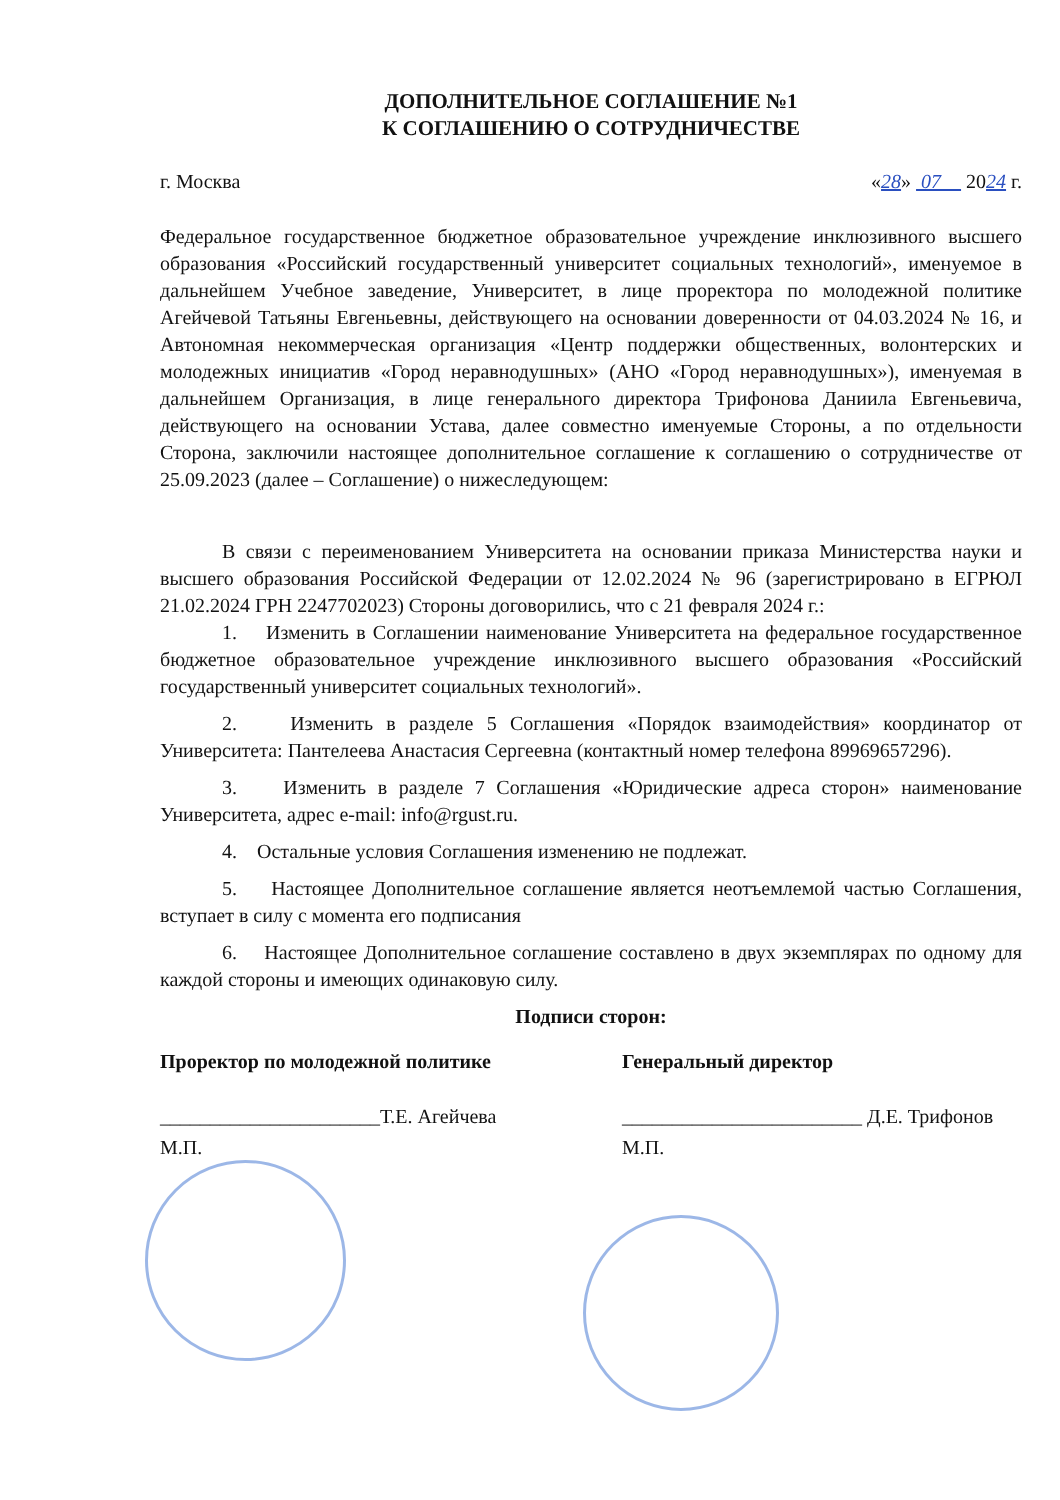ДОПОЛНИТЕЛЬНОЕ СОГЛАШЕНИЕ №1
К СОГЛАШЕНИЮ О СОТРУДНИЧЕСТВЕ
г. Москва «28» 07 2024 г.
Федеральное государственное бюджетное образовательное учреждение инклюзивного высшего образования «Российский государственный университет социальных технологий», именуемое в дальнейшем Учебное заведение, Университет, в лице проректора по молодежной политике Агейчевой Татьяны Евгеньевны, действующего на основании доверенности от 04.03.2024 № 16, и Автономная некоммерческая организация «Центр поддержки общественных, волонтерских и молодежных инициатив «Город неравнодушных» (АНО «Город неравнодушных»), именуемая в дальнейшем Организация, в лице генерального директора Трифонова Даниила Евгеньевича, действующего на основании Устава, далее совместно именуемые Стороны, а по отдельности Сторона, заключили настоящее дополнительное соглашение к соглашению о сотрудничестве от 25.09.2023 (далее – Соглашение) о нижеследующем:
В связи с переименованием Университета на основании приказа Министерства науки и высшего образования Российской Федерации от 12.02.2024 № 96 (зарегистрировано в ЕГРЮЛ 21.02.2024 ГРН 2247702023) Стороны договорились, что с 21 февраля 2024 г.:
1. Изменить в Соглашении наименование Университета на федеральное государственное бюджетное образовательное учреждение инклюзивного высшего образования «Российский государственный университет социальных технологий».
2. Изменить в разделе 5 Соглашения «Порядок взаимодействия» координатор от Университета: Пантелеева Анастасия Сергеевна (контактный номер телефона 89969657296).
3. Изменить в разделе 7 Соглашения «Юридические адреса сторон» наименование Университета, адрес e-mail: info@rgust.ru.
4. Остальные условия Соглашения изменению не подлежат.
5. Настоящее Дополнительное соглашение является неотъемлемой частью Соглашения, вступает в силу с момента его подписания
6. Настоящее Дополнительное соглашение составлено в двух экземплярах по одному для каждой стороны и имеющих одинаковую силу.
Подписи сторон:
Проректор по молодежной политике Генеральный директор
______________________Т.Е. Агейчева ________________________ Д.Е. Трифонов
М.П. М.П.